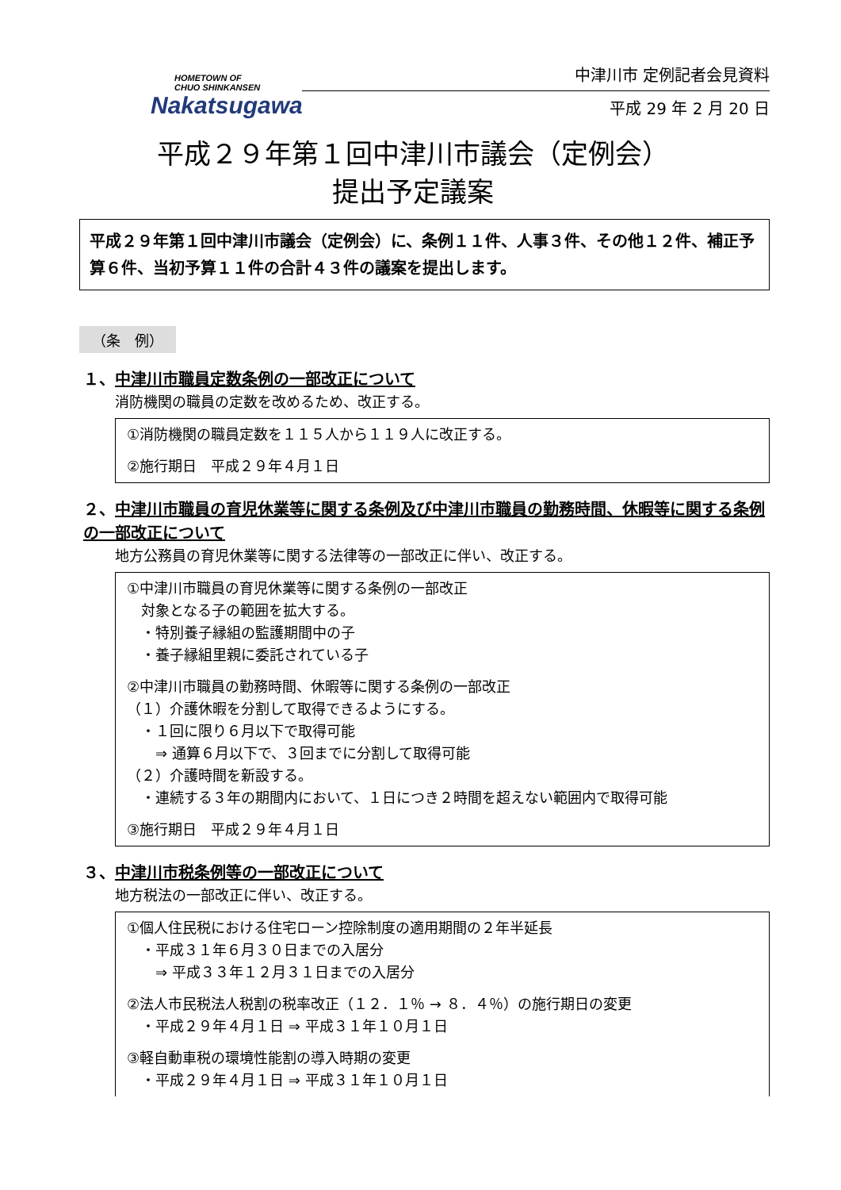HOMETOWN OF
CHUO SHINKANSEN
Nakatsugawa
中津川市 定例記者会見資料
平成 29 年 2 月 20 日
平成２９年第１回中津川市議会（定例会）
提出予定議案
平成２９年第１回中津川市議会（定例会）に、条例１１件、人事３件、その他１２件、補正予算６件、当初予算１１件の合計４３件の議案を提出します。
（条　例）
１、中津川市職員定数条例の一部改正について
消防機関の職員の定数を改めるため、改正する。
①消防機関の職員定数を１１５人から１１９人に改正する。
②施行期日　平成２９年４月１日
２、中津川市職員の育児休業等に関する条例及び中津川市職員の勤務時間、休暇等に関する条例の一部改正について
地方公務員の育児休業等に関する法律等の一部改正に伴い、改正する。
①中津川市職員の育児休業等に関する条例の一部改正
　対象となる子の範囲を拡大する。
　・特別養子縁組の監護期間中の子
　・養子縁組里親に委託されている子
②中津川市職員の勤務時間、休暇等に関する条例の一部改正
（１）介護休暇を分割して取得できるようにする。
　・１回に限り６月以下で取得可能
　　⇒ 通算６月以下で、３回までに分割して取得可能
（２）介護時間を新設する。
　・連続する３年の期間内において、１日につき２時間を超えない範囲内で取得可能
③施行期日　平成２９年４月１日
３、中津川市税条例等の一部改正について
地方税法の一部改正に伴い、改正する。
①個人住民税における住宅ローン控除制度の適用期間の２年半延長
　・平成３１年６月３０日までの入居分
　　⇒ 平成３３年１２月３１日までの入居分
②法人市民税法人税割の税率改正（１２．１％ → ８．４％）の施行期日の変更
　・平成２９年４月１日 ⇒ 平成３１年１０月１日
③軽自動車税の環境性能割の導入時期の変更
　・平成２９年４月１日 ⇒ 平成３１年１０月１日